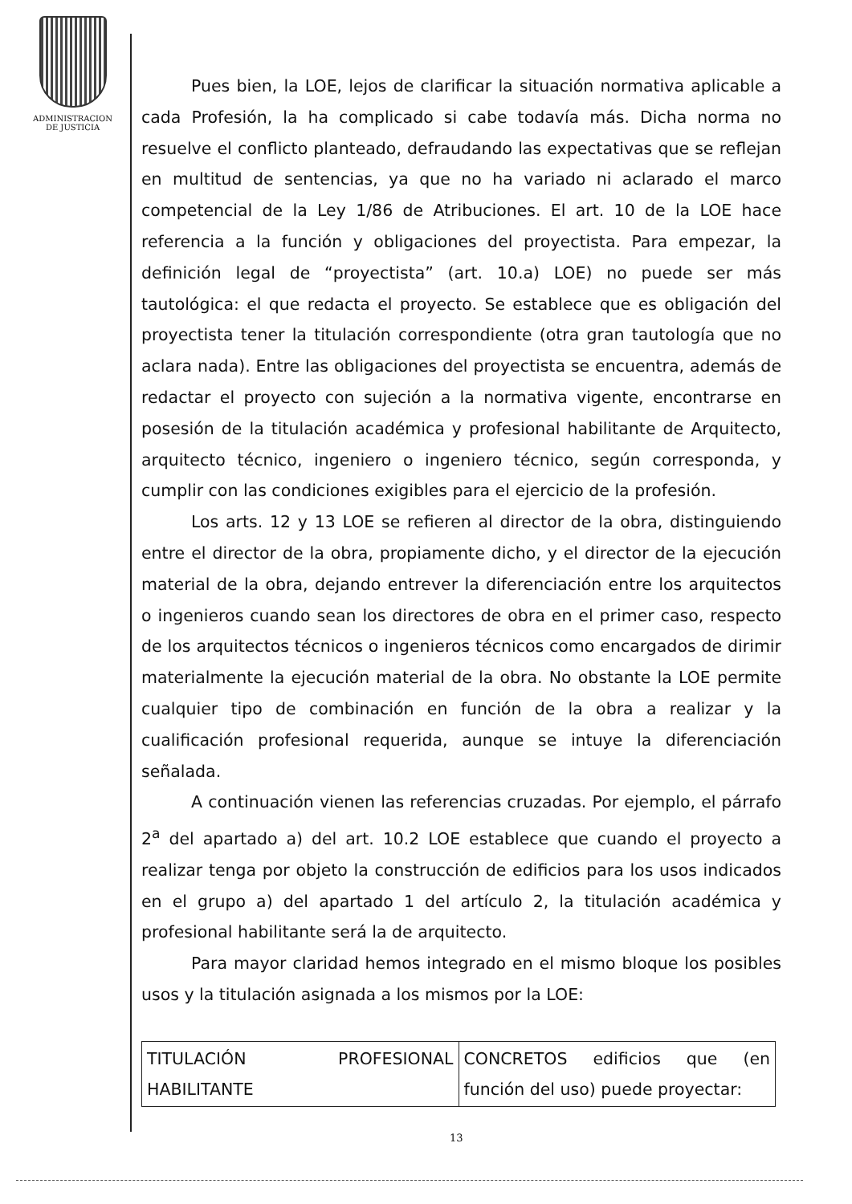ADMINISTRACION
DE JUSTICIA
Pues bien, la LOE, lejos de clarificar la situación normativa aplicable a cada Profesión, la ha complicado si cabe todavía más. Dicha norma no resuelve el conflicto planteado, defraudando las expectativas que se reflejan en multitud de sentencias, ya que no ha variado ni aclarado el marco competencial de la Ley 1/86 de Atribuciones. El art. 10 de la LOE hace referencia a la función y obligaciones del proyectista. Para empezar, la definición legal de “proyectista” (art. 10.a) LOE) no puede ser más tautológica: el que redacta el proyecto. Se establece que es obligación del proyectista tener la titulación correspondiente (otra gran tautología que no aclara nada). Entre las obligaciones del proyectista se encuentra, además de redactar el proyecto con sujeción a la normativa vigente, encontrarse en posesión de la titulación académica y profesional habilitante de Arquitecto, arquitecto técnico, ingeniero o ingeniero técnico, según corresponda, y cumplir con las condiciones exigibles para el ejercicio de la profesión.
Los arts. 12 y 13 LOE se refieren al director de la obra, distinguiendo entre el director de la obra, propiamente dicho, y el director de la ejecución material de la obra, dejando entrever la diferenciación entre los arquitectos o ingenieros cuando sean los directores de obra en el primer caso, respecto de los arquitectos técnicos o ingenieros técnicos como encargados de dirimir materialmente la ejecución material de la obra. No obstante la LOE permite cualquier tipo de combinación en función de la obra a realizar y la cualificación profesional requerida, aunque se intuye la diferenciación señalada.
A continuación vienen las referencias cruzadas. Por ejemplo, el párrafo 2<sup>a</sup> del apartado a) del art. 10.2 LOE establece que cuando el proyecto a realizar tenga por objeto la construcción de edificios para los usos indicados en el grupo a) del apartado 1 del artículo 2, la titulación académica y profesional habilitante será la de arquitecto.
Para mayor claridad hemos integrado en el mismo bloque los posibles usos y la titulación asignada a los mismos por la LOE:
| TITULACIÓN PROFESIONAL HABILITANTE | CONCRETOS edificios que (en función del uso) puede proyectar: |
13